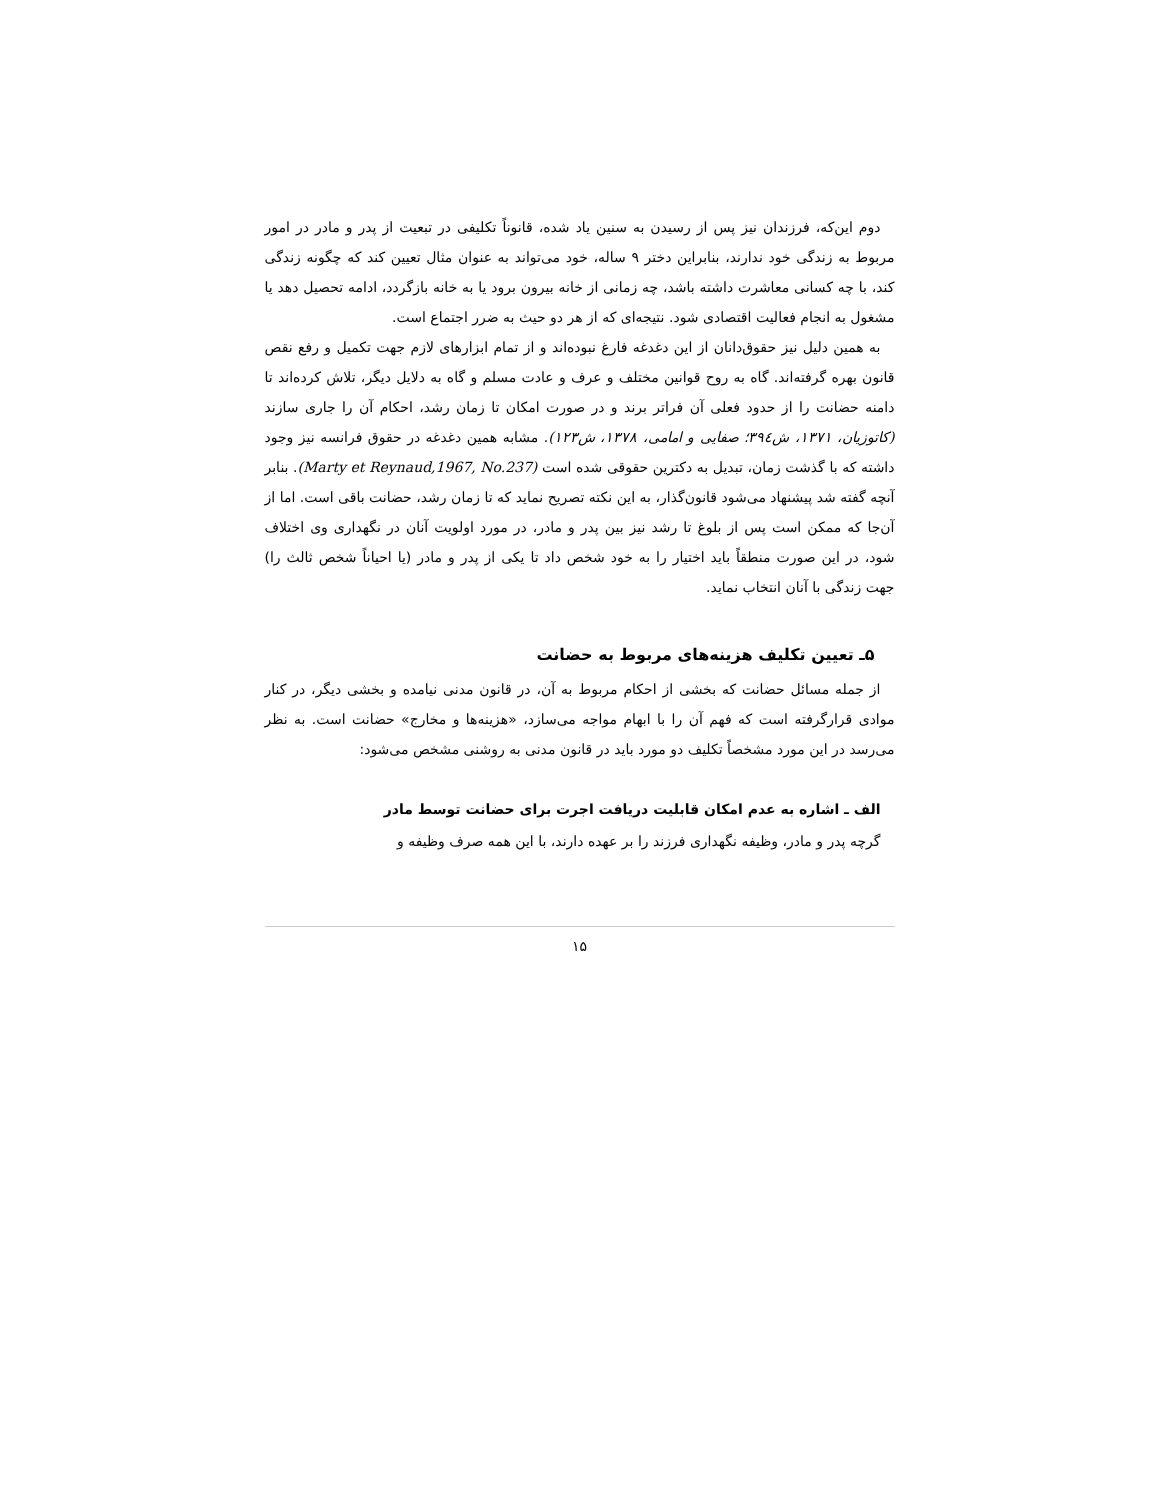دوم این‌که، فرزندان نیز پس از رسیدن به سنین یاد شده، قانوناً تکلیفی در تبعیت از پدر و مادر در امور مربوط به زندگی خود ندارند، بنابراین دختر ۹ ساله، خود می‌تواند به عنوان مثال تعیین کند که چگونه زندگی کند، با چه کسانی معاشرت داشته باشد، چه زمانی از خانه بیرون برود یا به خانه بازگردد، ادامه تحصیل دهد یا مشغول به انجام فعالیت اقتصادی شود. نتیجه‌ای که از هر دو حیث به ضرر اجتماع است.
به همین دلیل نیز حقوق‌دانان از این دغدغه فارغ نبوده‌اند و از تمام ابزارهای لازم جهت تکمیل و رفع نقص قانون بهره گرفته‌اند. گاه به روح قوانین مختلف و عرف و عادت مسلم و گاه به دلایل دیگر، تلاش کرده‌اند تا دامنه حضانت را از حدود فعلی آن فراتر برند و در صورت امکان تا زمان رشد، احکام آن را جاری سازند (کاتوزیان، ۱۳۷۱، ش۳۹٤؛ صفایی و امامی، ۱۳۷۸، ش۱۲۳). مشابه همین دغدغه در حقوق فرانسه نیز وجود داشته که با گذشت زمان، تبدیل به دکترین حقوقی شده است (Marty et Reynaud,1967, No.237). بنابر آنچه گفته شد پیشنهاد می‌شود قانون‌گذار، به این نکته تصریح نماید که تا زمان رشد، حضانت باقی است. اما از آن‌جا که ممکن است پس از بلوغ تا رشد نیز بین پدر و مادر، در مورد اولویت آنان در نگهداری وی اختلاف شود، در این صورت منطقاً باید اختیار را به خود شخص داد تا یکی از پدر و مادر (یا احیاناً شخص ثالث را) جهت زندگی با آنان انتخاب نماید.
۵ـ تعیین تکلیف هزینه‌های مربوط به حضانت
از جمله مسائل حضانت که بخشی از احکام مربوط به آن، در قانون مدنی نیامده و بخشی دیگر، در کنار موادی قرارگرفته است که فهم آن را با ابهام مواجه می‌سازد، «هزینه‌ها و مخارج» حضانت است. به نظر می‌رسد در این مورد مشخصاً تکلیف دو مورد باید در قانون مدنی به روشنی مشخص می‌شود:
الف ـ اشاره به عدم امکان قابلیت دریافت اجرت برای حضانت توسط مادر
گرچه پدر و مادر، وظیفه نگهداری فرزند را بر عهده دارند، با این همه صرف وظیفه و
۱۵